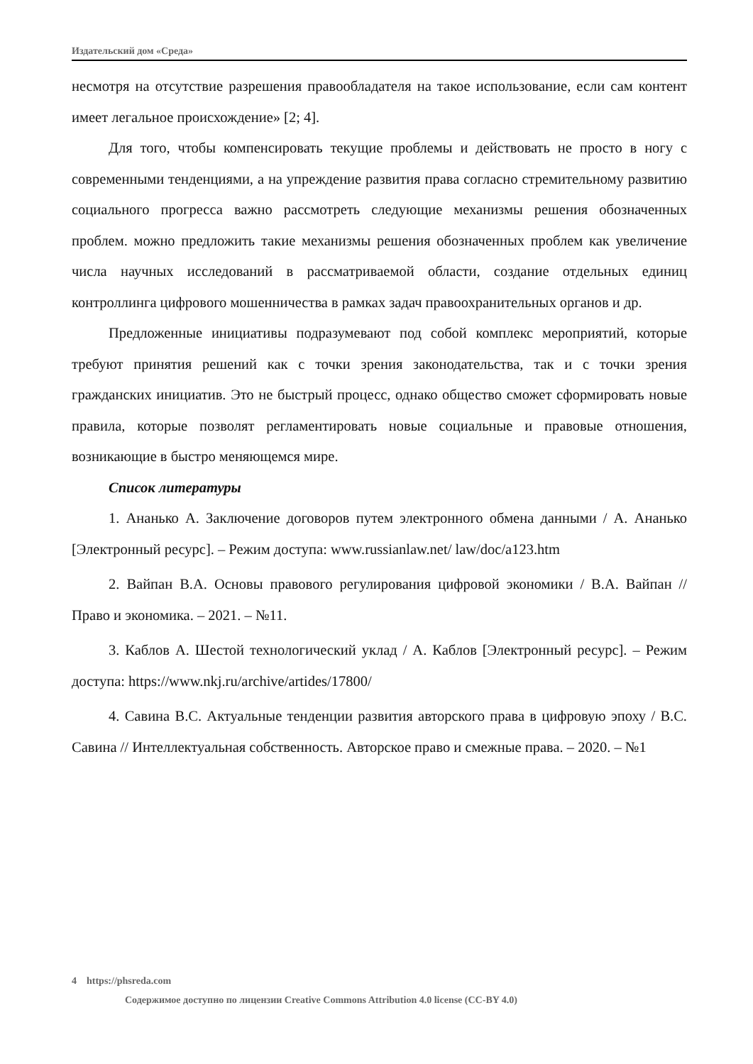Издательский дом «Среда»
несмотря на отсутствие разрешения правообладателя на такое использование, если сам контент имеет легальное происхождение» [2; 4].
Для того, чтобы компенсировать текущие проблемы и действовать не просто в ногу с современными тенденциями, а на упреждение развития права согласно стремительному развитию социального прогресса важно рассмотреть следующие механизмы решения обозначенных проблем. можно предложить такие механизмы решения обозначенных проблем как увеличение числа научных исследований в рассматриваемой области, создание отдельных единиц контроллинга цифрового мошенничества в рамках задач правоохранительных органов и др.
Предложенные инициативы подразумевают под собой комплекс мероприятий, которые требуют принятия решений как с точки зрения законодательства, так и с точки зрения гражданских инициатив. Это не быстрый процесс, однако общество сможет сформировать новые правила, которые позволят регламентировать новые социальные и правовые отношения, возникающие в быстро меняющемся мире.
Список литературы
1. Ананько А. Заключение договоров путем электронного обмена данными / А. Ананько [Электронный ресурс]. – Режим доступа: www.russianlaw.net/ law/doc/a123.htm
2. Вайпан В.А. Основы правового регулирования цифровой экономики / В.А. Вайпан // Право и экономика. – 2021. – №11.
3. Каблов А. Шестой технологический уклад / А. Каблов [Электронный ресурс]. – Режим доступа: https://www.nkj.ru/archive/artides/17800/
4. Савина В.С. Актуальные тенденции развития авторского права в цифровую эпоху / В.С. Савина // Интеллектуальная собственность. Авторское право и смежные права. – 2020. – №1
4 https://phsreda.com
Содержимое доступно по лицензии Creative Commons Attribution 4.0 license (CC-BY 4.0)